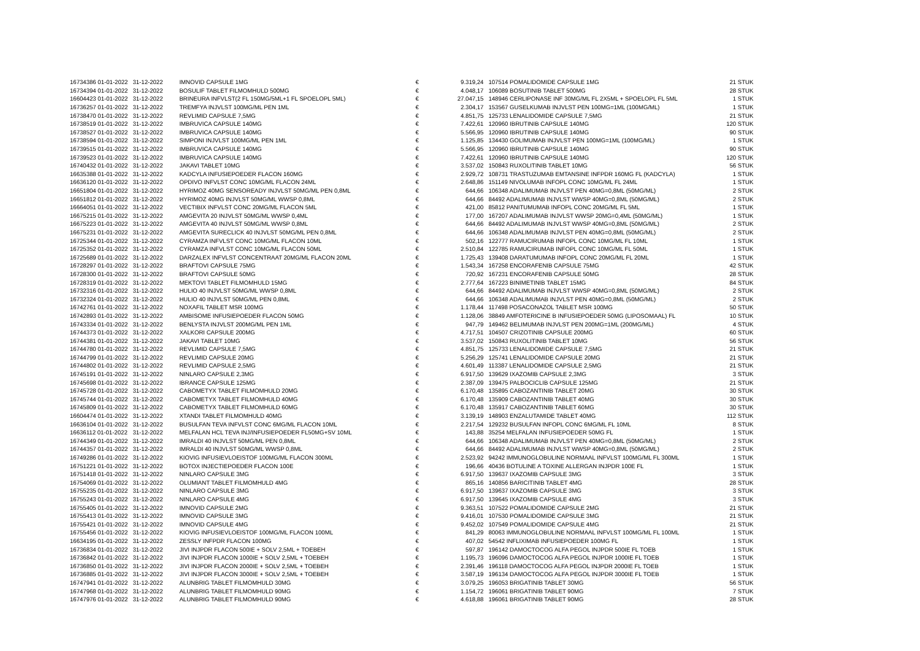| 16734386 01-01-2022 | 31-12-2022 | IMNOVID CAPSULE 1MG | € | 9.319,24 | 107514 POMALIDOMIDE CAPSULE 1MG | 21 STUK |
| 16734394 01-01-2022 | 31-12-2022 | BOSULIF TABLET FILMOMHULD 500MG | € | 4.048,17 | 106089 BOSUTINIB TABLET 500MG | 28 STUK |
| 16604423 01-01-2022 | 31-12-2022 | BRINEURA INFVLST(2 FL 150MG/5ML+1 FL SPOELOPL 5ML) | € | 27.047,15 | 148946 CERLIPONASE INF 30MG/ML FL 2X5ML + SPOELOPL FL 5ML | 1 STUK |
| 16736257 01-01-2022 | 31-12-2022 | TREMFYA INJVLST 100MG/ML PEN 1ML | € | 2.304,17 | 153567 GUSELKUMAB INJVLST PEN 100MG=1ML (100MG/ML) | 1 STUK |
| 16738470 01-01-2022 | 31-12-2022 | REVLIMID CAPSULE 7,5MG | € | 4.851,75 | 125733 LENALIDOMIDE CAPSULE 7,5MG | 21 STUK |
| 16738519 01-01-2022 | 31-12-2022 | IMBRUVICA CAPSULE 140MG | € | 7.422,61 | 120960 IBRUTINIB CAPSULE 140MG | 120 STUK |
| 16738527 01-01-2022 | 31-12-2022 | IMBRUVICA CAPSULE 140MG | € | 5.566,95 | 120960 IBRUTINIB CAPSULE 140MG | 90 STUK |
| 16738594 01-01-2022 | 31-12-2022 | SIMPONI INJVLST 100MG/ML PEN 1ML | € | 1.125,85 | 134430 GOLIMUMAB INJVLST PEN 100MG=1ML (100MG/ML) | 1 STUK |
| 16739515 01-01-2022 | 31-12-2022 | IMBRUVICA CAPSULE 140MG | € | 5.566,95 | 120960 IBRUTINIB CAPSULE 140MG | 90 STUK |
| 16739523 01-01-2022 | 31-12-2022 | IMBRUVICA CAPSULE 140MG | € | 7.422,61 | 120960 IBRUTINIB CAPSULE 140MG | 120 STUK |
| 16740432 01-01-2022 | 31-12-2022 | JAKAVI TABLET 10MG | € | 3.537,02 | 150843 RUXOLITINIB TABLET 10MG | 56 STUK |
| 16635388 01-01-2022 | 31-12-2022 | KADCYLA INFUSIEPOEDER FLACON 160MG | € | 2.929,72 | 108731 TRASTUZUMAB EMTANSINE INFPDR 160MG FL (KADCYLA) | 1 STUK |
| 16636120 01-01-2022 | 31-12-2022 | OPDIVO INFVLST CONC 10MG/ML FLACON 24ML | € | 2.648,86 | 151149 NIVOLUMAB INFOPL CONC 10MG/ML FL 24ML | 1 STUK |
| 16651804 01-01-2022 | 31-12-2022 | HYRIMOZ 40MG SENSOREADY INJVLST 50MG/ML PEN 0,8ML | € | 644,66 | 106348 ADALIMUMAB INJVLST PEN 40MG=0,8ML (50MG/ML) | 2 STUK |
| 16651812 01-01-2022 | 31-12-2022 | HYRIMOZ 40MG INJVLST 50MG/ML WWSP 0,8ML | € | 644,66 | 84492 ADALIMUMAB INJVLST WWSP 40MG=0,8ML (50MG/ML) | 2 STUK |
| 16664051 01-01-2022 | 31-12-2022 | VECTIBIX INFVLST CONC 20MG/ML FLACON 5ML | € | 421,00 | 85812 PANITUMUMAB INFOPL CONC 20MG/ML FL 5ML | 1 STUK |
| 16675215 01-01-2022 | 31-12-2022 | AMGEVITA 20 INJVLST 50MG/ML WWSP 0,4ML | € | 177,00 | 167207 ADALIMUMAB INJVLST WWSP 20MG=0,4ML (50MG/ML) | 1 STUK |
| 16675223 01-01-2022 | 31-12-2022 | AMGEVITA 40 INJVLST 50MG/ML WWSP 0,8ML | € | 644,66 | 84492 ADALIMUMAB INJVLST WWSP 40MG=0,8ML (50MG/ML) | 2 STUK |
| 16675231 01-01-2022 | 31-12-2022 | AMGEVITA SURECLICK 40 INJVLST 50MG/ML PEN 0,8ML | € | 644,66 | 106348 ADALIMUMAB INJVLST PEN 40MG=0,8ML (50MG/ML) | 2 STUK |
| 16725344 01-01-2022 | 31-12-2022 | CYRAMZA INFVLST CONC 10MG/ML FLACON 10ML | € | 502,16 | 122777 RAMUCIRUMAB INFOPL CONC 10MG/ML FL 10ML | 1 STUK |
| 16725352 01-01-2022 | 31-12-2022 | CYRAMZA INFVLST CONC 10MG/ML FLACON 50ML | € | 2.510,84 | 122785 RAMUCIRUMAB INFOPL CONC 10MG/ML FL 50ML | 1 STUK |
| 16725689 01-01-2022 | 31-12-2022 | DARZALEX INFVLST CONCENTRAAT 20MG/ML FLACON 20ML | € | 1.725,43 | 139408 DARATUMUMAB INFOPL CONC 20MG/ML FL 20ML | 1 STUK |
| 16728297 01-01-2022 | 31-12-2022 | BRAFTOVI CAPSULE 75MG | € | 1.543,34 | 167258 ENCORAFENIB CAPSULE 75MG | 42 STUK |
| 16728300 01-01-2022 | 31-12-2022 | BRAFTOVI CAPSULE 50MG | € | 720,92 | 167231 ENCORAFENIB CAPSULE 50MG | 28 STUK |
| 16728319 01-01-2022 | 31-12-2022 | MEKTOVI TABLET FILMOMHULD 15MG | € | 2.777,64 | 167223 BINIMETINIB TABLET 15MG | 84 STUK |
| 16732316 01-01-2022 | 31-12-2022 | HULIO 40 INJVLST 50MG/ML WWSP 0,8ML | € | 644,66 | 84492 ADALIMUMAB INJVLST WWSP 40MG=0,8ML (50MG/ML) | 2 STUK |
| 16732324 01-01-2022 | 31-12-2022 | HULIO 40 INJVLST 50MG/ML PEN 0,8ML | € | 644,66 | 106348 ADALIMUMAB INJVLST PEN 40MG=0,8ML (50MG/ML) | 2 STUK |
| 16742761 01-01-2022 | 31-12-2022 | NOXAFIL TABLET MSR 100MG | € | 1.178,44 | 117498 POSACONAZOL TABLET MSR 100MG | 50 STUK |
| 16742893 01-01-2022 | 31-12-2022 | AMBISOME INFUSIEPOEDER FLACON 50MG | € | 1.128,06 | 38849 AMFOTERICINE B INFUSIEPOEDER 50MG (LIPOSOMAAL) FL | 10 STUK |
| 16743334 01-01-2022 | 31-12-2022 | BENLYSTA INJVLST 200MG/ML PEN 1ML | € | 947,79 | 149462 BELIMUMAB INJVLST PEN 200MG=1ML (200MG/ML) | 4 STUK |
| 16744373 01-01-2022 | 31-12-2022 | XALKORI CAPSULE 200MG | € | 4.717,51 | 104507 CRIZOTINIB CAPSULE 200MG | 60 STUK |
| 16744381 01-01-2022 | 31-12-2022 | JAKAVI TABLET 10MG | € | 3.537,02 | 150843 RUXOLITINIB TABLET 10MG | 56 STUK |
| 16744780 01-01-2022 | 31-12-2022 | REVLIMID CAPSULE 7,5MG | € | 4.851,75 | 125733 LENALIDOMIDE CAPSULE 7,5MG | 21 STUK |
| 16744799 01-01-2022 | 31-12-2022 | REVLIMID CAPSULE 20MG | € | 5.256,29 | 125741 LENALIDOMIDE CAPSULE 20MG | 21 STUK |
| 16744802 01-01-2022 | 31-12-2022 | REVLIMID CAPSULE 2,5MG | € | 4.601,49 | 113387 LENALIDOMIDE CAPSULE 2,5MG | 21 STUK |
| 16745191 01-01-2022 | 31-12-2022 | NINLARO CAPSULE 2,3MG | € | 6.917,50 | 139629 IXAZOMIB CAPSULE 2,3MG | 3 STUK |
| 16745698 01-01-2022 | 31-12-2022 | IBRANCE CAPSULE 125MG | € | 2.387,09 | 139475 PALBOCICLIB CAPSULE 125MG | 21 STUK |
| 16745728 01-01-2022 | 31-12-2022 | CABOMETYX TABLET FILMOMHULD 20MG | € | 6.170,48 | 135895 CABOZANTINIB TABLET 20MG | 30 STUK |
| 16745744 01-01-2022 | 31-12-2022 | CABOMETYX TABLET FILMOMHULD 40MG | € | 6.170,48 | 135909 CABOZANTINIB TABLET 40MG | 30 STUK |
| 16745809 01-01-2022 | 31-12-2022 | CABOMETYX TABLET FILMOMHULD 60MG | € | 6.170,48 | 135917 CABOZANTINIB TABLET 60MG | 30 STUK |
| 16604474 01-01-2022 | 31-12-2022 | XTANDI TABLET FILMOMHULD 40MG | € | 3.139,19 | 148903 ENZALUTAMIDE TABLET 40MG | 112 STUK |
| 16636104 01-01-2022 | 31-12-2022 | BUSULFAN TEVA INFVLST CONC 6MG/ML FLACON 10ML | € | 2.217,54 | 129232 BUSULFAN INFOPL CONC 6MG/ML FL 10ML | 8 STUK |
| 16636112 01-01-2022 | 31-12-2022 | MELFALAN HCL TEVA INJ/INFUSIEPOEDER FL50MG+SV 10ML | € | 143,88 | 35254 MELFALAN INFUSIEPOEDER 50MG FL | 1 STUK |
| 16744349 01-01-2022 | 31-12-2022 | IMRALDI 40 INJVLST 50MG/ML PEN 0,8ML | € | 644,66 | 106348 ADALIMUMAB INJVLST PEN 40MG=0,8ML (50MG/ML) | 2 STUK |
| 16744357 01-01-2022 | 31-12-2022 | IMRALDI 40 INJVLST 50MG/ML WWSP 0,8ML | € | 644,66 | 84492 ADALIMUMAB INJVLST WWSP 40MG=0,8ML (50MG/ML) | 2 STUK |
| 16749286 01-01-2022 | 31-12-2022 | KIOVIG INFUSIEVLOEISTOF 100MG/ML FLACON 300ML | € | 2.523,92 | 94242 IMMUNOGLOBULINE NORMAAL INFVLST 100MG/ML FL 300ML | 1 STUK |
| 16751221 01-01-2022 | 31-12-2022 | BOTOX INJECTIEPOEDER FLACON 100E | € | 196,66 | 40436 BOTULINE A TOXINE ALLERGAN INJPDR 100E FL | 1 STUK |
| 16751418 01-01-2022 | 31-12-2022 | NINLARO CAPSULE 3MG | € | 6.917,50 | 139637 IXAZOMIB CAPSULE 3MG | 3 STUK |
| 16754069 01-01-2022 | 31-12-2022 | OLUMIANT TABLET FILMOMHULD 4MG | € | 865,16 | 140856 BARICITINIB TABLET 4MG | 28 STUK |
| 16755235 01-01-2022 | 31-12-2022 | NINLARO CAPSULE 3MG | € | 6.917,50 | 139637 IXAZOMIB CAPSULE 3MG | 3 STUK |
| 16755243 01-01-2022 | 31-12-2022 | NINLARO CAPSULE 4MG | € | 6.917,50 | 139645 IXAZOMIB CAPSULE 4MG | 3 STUK |
| 16755405 01-01-2022 | 31-12-2022 | IMNOVID CAPSULE 2MG | € | 9.363,51 | 107522 POMALIDOMIDE CAPSULE 2MG | 21 STUK |
| 16755413 01-01-2022 | 31-12-2022 | IMNOVID CAPSULE 3MG | € | 9.416,01 | 107530 POMALIDOMIDE CAPSULE 3MG | 21 STUK |
| 16755421 01-01-2022 | 31-12-2022 | IMNOVID CAPSULE 4MG | € | 9.452,02 | 107549 POMALIDOMIDE CAPSULE 4MG | 21 STUK |
| 16755456 01-01-2022 | 31-12-2022 | KIOVIG INFUSIEVLOEISTOF 100MG/ML FLACON 100ML | € | 841,29 | 80063 IMMUNOGLOBULINE NORMAAL INFVLST 100MG/ML FL 100ML | 1 STUK |
| 16634195 01-01-2022 | 31-12-2022 | ZESSLY INFPDR FLACON 100MG | € | 407,02 | 54542 INFLIXIMAB INFUSIEPOEDER 100MG FL | 1 STUK |
| 16736834 01-01-2022 | 31-12-2022 | JIVI INJPDR FLACON 500IE + SOLV 2,5ML + TOEBEH | € | 597,87 | 196142 DAMOCTOCOG ALFA PEGOL INJPDR 500IE FL TOEB | 1 STUK |
| 16736842 01-01-2022 | 31-12-2022 | JIVI INJPDR FLACON 1000IE + SOLV 2,5ML + TOEBEH | € | 1.195,73 | 196096 DAMOCTOCOG ALFA PEGOL INJPDR 1000IE FL TOEB | 1 STUK |
| 16736850 01-01-2022 | 31-12-2022 | JIVI INJPDR FLACON 2000IE + SOLV 2,5ML + TOEBEH | € | 2.391,46 | 196118 DAMOCTOCOG ALFA PEGOL INJPDR 2000IE FL TOEB | 1 STUK |
| 16736885 01-01-2022 | 31-12-2022 | JIVI INJPDR FLACON 3000IE + SOLV 2,5ML + TOEBEH | € | 3.587,19 | 196134 DAMOCTOCOG ALFA PEGOL INJPDR 3000IE FL TOEB | 1 STUK |
| 16747941 01-01-2022 | 31-12-2022 | ALUNBRIG TABLET FILMOMHULD 30MG | € | 3.079,25 | 196053 BRIGATINIB TABLET 30MG | 56 STUK |
| 16747968 01-01-2022 | 31-12-2022 | ALUNBRIG TABLET FILMOMHULD 90MG | € | 1.154,72 | 196061 BRIGATINIB TABLET 90MG | 7 STUK |
| 16747976 01-01-2022 | 31-12-2022 | ALUNBRIG TABLET FILMOMHULD 90MG | € | 4.618,88 | 196061 BRIGATINIB TABLET 90MG | 28 STUK |